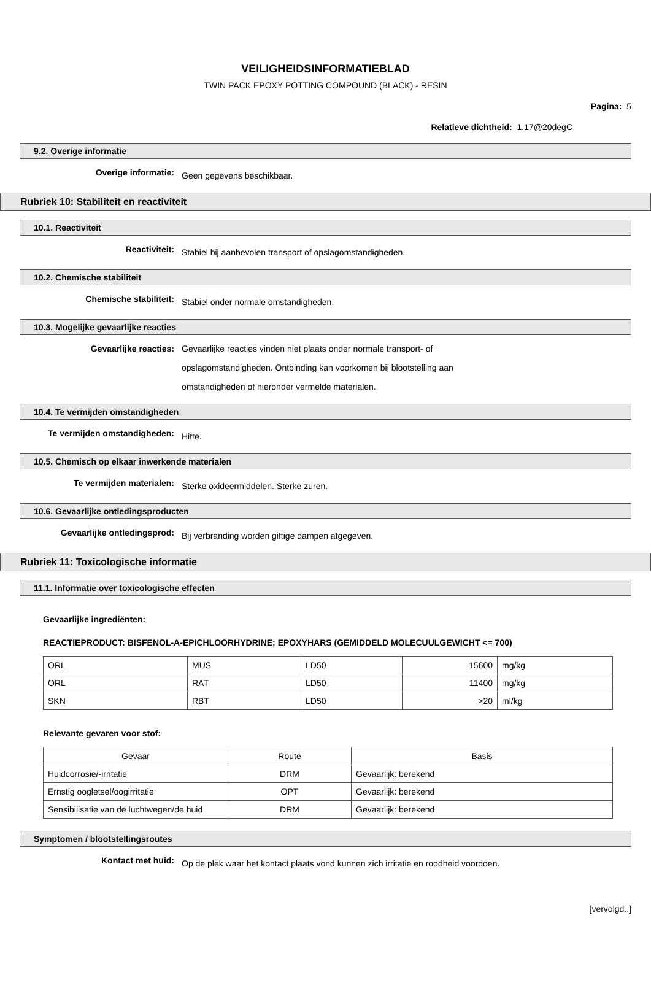VEILIGHEIDSINFORMATIEBLAD
TWIN PACK EPOXY POTTING COMPOUND (BLACK) - RESIN
Pagina: 5
Relatieve dichtheid: 1.17@20degC
9.2. Overige informatie
Overige informatie:
Geen gegevens beschikbaar.
Rubriek 10: Stabiliteit en reactiviteit
10.1. Reactiviteit
Reactiviteit:
Stabiel bij aanbevolen transport of opslagomstandigheden.
10.2. Chemische stabiliteit
Chemische stabiliteit:
Stabiel onder normale omstandigheden.
10.3. Mogelijke gevaarlijke reacties
Gevaarlijke reacties:
Gevaarlijke reacties vinden niet plaats onder normale transport- of opslagomstandigheden. Ontbinding kan voorkomen bij blootstelling aan omstandigheden of hieronder vermelde materialen.
10.4. Te vermijden omstandigheden
Te vermijden omstandigheden:
Hitte.
10.5. Chemisch op elkaar inwerkende materialen
Te vermijden materialen:
Sterke oxideermiddelen. Sterke zuren.
10.6. Gevaarlijke ontledingsproducten
Gevaarlijke ontledingsprod:
Bij verbranding worden giftige dampen afgegeven.
Rubriek 11: Toxicologische informatie
11.1. Informatie over toxicologische effecten
Gevaarlijke ingrediënten:
REACTIEPRODUCT: BISFENOL-A-EPICHLOORHYDRINE; EPOXYHARS (GEMIDDELD MOLECUULGEWICHT <= 700)
| ORL | MUS | LD50 | 15600 | mg/kg |
| ORL | RAT | LD50 | 11400 | mg/kg |
| SKN | RBT | LD50 | >20 | ml/kg |
Relevante gevaren voor stof:
| Gevaar | Route | Basis |
| Huidcorrosie/-irritatie | DRM | Gevaarlijk: berekend |
| Ernstig oogletsel/oogirritatie | OPT | Gevaarlijk: berekend |
| Sensibilisatie van de luchtwegen/de huid | DRM | Gevaarlijk: berekend |
Symptomen / blootstellingsroutes
Kontact met huid:
Op de plek waar het kontact plaats vond kunnen zich irritatie en roodheid voordoen.
[vervolgd..]